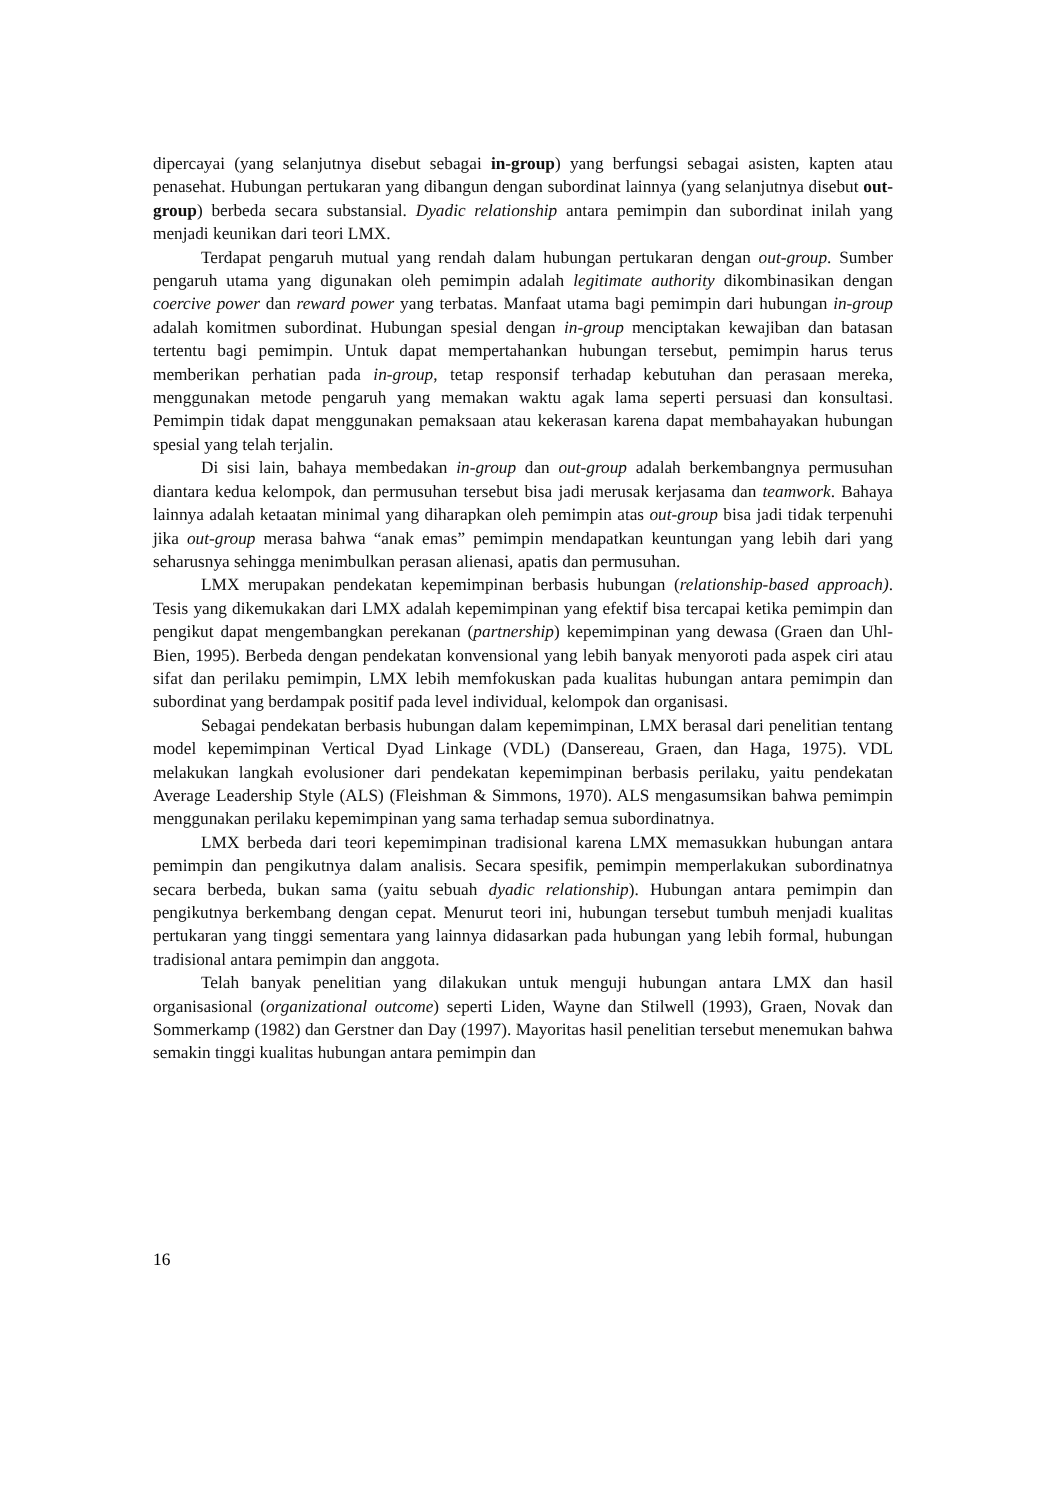dipercayai (yang selanjutnya disebut sebagai in-group) yang berfungsi sebagai asisten, kapten atau penasehat. Hubungan pertukaran yang dibangun dengan subordinat lainnya (yang selanjutnya disebut out-group) berbeda secara substansial. Dyadic relationship antara pemimpin dan subordinat inilah yang menjadi keunikan dari teori LMX.
Terdapat pengaruh mutual yang rendah dalam hubungan pertukaran dengan out-group. Sumber pengaruh utama yang digunakan oleh pemimpin adalah legitimate authority dikombinasikan dengan coercive power dan reward power yang terbatas. Manfaat utama bagi pemimpin dari hubungan in-group adalah komitmen subordinat. Hubungan spesial dengan in-group menciptakan kewajiban dan batasan tertentu bagi pemimpin. Untuk dapat mempertahankan hubungan tersebut, pemimpin harus terus memberikan perhatian pada in-group, tetap responsif terhadap kebutuhan dan perasaan mereka, menggunakan metode pengaruh yang memakan waktu agak lama seperti persuasi dan konsultasi. Pemimpin tidak dapat menggunakan pemaksaan atau kekerasan karena dapat membahayakan hubungan spesial yang telah terjalin.
Di sisi lain, bahaya membedakan in-group dan out-group adalah berkembangnya permusuhan diantara kedua kelompok, dan permusuhan tersebut bisa jadi merusak kerjasama dan teamwork. Bahaya lainnya adalah ketaatan minimal yang diharapkan oleh pemimpin atas out-group bisa jadi tidak terpenuhi jika out-group merasa bahwa “anak emas” pemimpin mendapatkan keuntungan yang lebih dari yang seharusnya sehingga menimbulkan perasan alienasi, apatis dan permusuhan.
LMX merupakan pendekatan kepemimpinan berbasis hubungan (relationship-based approach). Tesis yang dikemukakan dari LMX adalah kepemimpinan yang efektif bisa tercapai ketika pemimpin dan pengikut dapat mengembangkan perekanan (partnership) kepemimpinan yang dewasa (Graen dan Uhl-Bien, 1995). Berbeda dengan pendekatan konvensional yang lebih banyak menyoroti pada aspek ciri atau sifat dan perilaku pemimpin, LMX lebih memfokuskan pada kualitas hubungan antara pemimpin dan subordinat yang berdampak positif pada level individual, kelompok dan organisasi.
Sebagai pendekatan berbasis hubungan dalam kepemimpinan, LMX berasal dari penelitian tentang model kepemimpinan Vertical Dyad Linkage (VDL) (Dansereau, Graen, dan Haga, 1975). VDL melakukan langkah evolusioner dari pendekatan kepemimpinan berbasis perilaku, yaitu pendekatan Average Leadership Style (ALS) (Fleishman & Simmons, 1970). ALS mengasumsikan bahwa pemimpin menggunakan perilaku kepemimpinan yang sama terhadap semua subordinatnya.
LMX berbeda dari teori kepemimpinan tradisional karena LMX memasukkan hubungan antara pemimpin dan pengikutnya dalam analisis. Secara spesifik, pemimpin memperlakukan subordinatnya secara berbeda, bukan sama (yaitu sebuah dyadic relationship). Hubungan antara pemimpin dan pengikutnya berkembang dengan cepat. Menurut teori ini, hubungan tersebut tumbuh menjadi kualitas pertukaran yang tinggi sementara yang lainnya didasarkan pada hubungan yang lebih formal, hubungan tradisional antara pemimpin dan anggota.
Telah banyak penelitian yang dilakukan untuk menguji hubungan antara LMX dan hasil organisasional (organizational outcome) seperti Liden, Wayne dan Stilwell (1993), Graen, Novak dan Sommerkamp (1982) dan Gerstner dan Day (1997). Mayoritas hasil penelitian tersebut menemukan bahwa semakin tinggi kualitas hubungan antara pemimpin dan
16